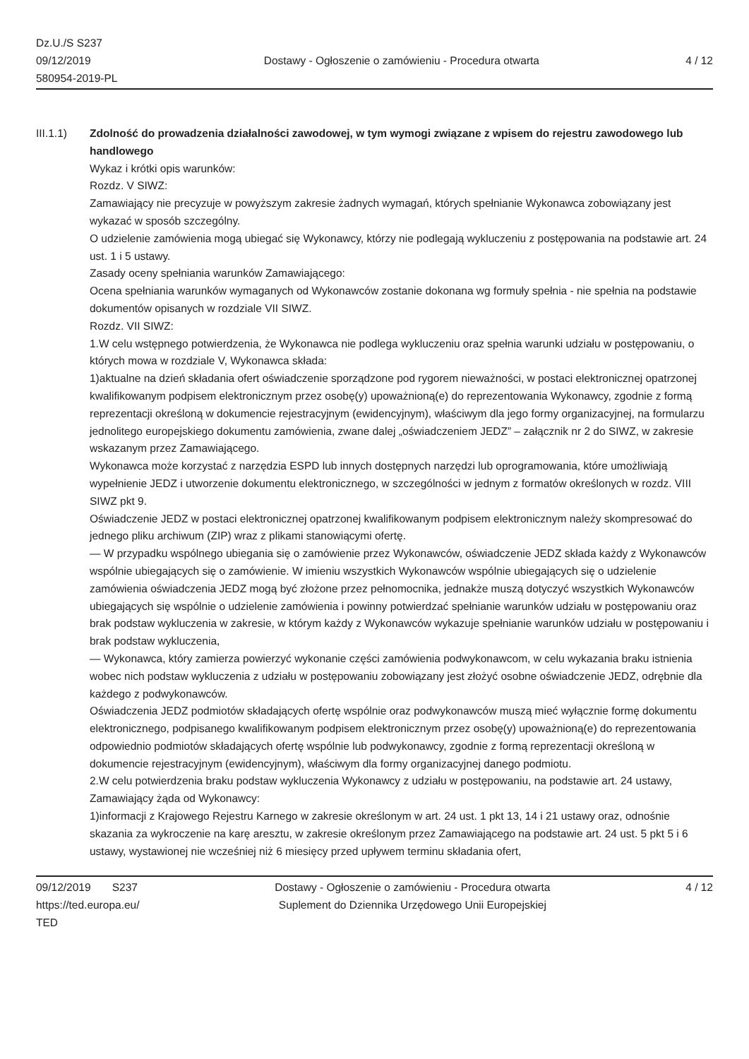Dz.U./S S237
09/12/2019
580954-2019-PL
Dostawy - Ogłoszenie o zamówieniu - Procedura otwarta
4 / 12
III.1.1) Zdolność do prowadzenia działalności zawodowej, w tym wymogi związane z wpisem do rejestru zawodowego lub handlowego
Wykaz i krótki opis warunków:
Rozdz. V SIWZ:
Zamawiający nie precyzuje w powyższym zakresie żadnych wymagań, których spełnianie Wykonawca zobowiązany jest wykazać w sposób szczególny.
O udzielenie zamówienia mogą ubiegać się Wykonawcy, którzy nie podlegają wykluczeniu z postępowania na podstawie art. 24 ust. 1 i 5 ustawy.
Zasady oceny spełniania warunków Zamawiającego:
Ocena spełniania warunków wymaganych od Wykonawców zostanie dokonana wg formuły spełnia - nie spełnia na podstawie dokumentów opisanych w rozdziale VII SIWZ.
Rozdz. VII SIWZ:
1.W celu wstępnego potwierdzenia, że Wykonawca nie podlega wykluczeniu oraz spełnia warunki udziału w postępowaniu, o których mowa w rozdziale V, Wykonawca składa:
1)aktualne na dzień składania ofert oświadczenie sporządzone pod rygorem nieważności, w postaci elektronicznej opatrzonej kwalifikowanym podpisem elektronicznym przez osobę(y) upoważnioną(e) do reprezentowania Wykonawcy, zgodnie z formą reprezentacji określoną w dokumencie rejestracyjnym (ewidencyjnym), właściwym dla jego formy organizacyjnej, na formularzu jednolitego europejskiego dokumentu zamówienia, zwane dalej „oświadczeniem JEDZ” – załącznik nr 2 do SIWZ, w zakresie wskazanym przez Zamawiającego.
Wykonawca może korzystać z narzędzia ESPD lub innych dostępnych narzędzi lub oprogramowania, które umożliwiają wypełnienie JEDZ i utworzenie dokumentu elektronicznego, w szczególności w jednym z formatów określonych w rozdz. VIII SIWZ pkt 9.
Oświadczenie JEDZ w postaci elektronicznej opatrzonej kwalifikowanym podpisem elektronicznym należy skompresować do jednego pliku archiwum (ZIP) wraz z plikami stanowiącymi ofertę.
— W przypadku wspólnego ubiegania się o zamówienie przez Wykonawców, oświadczenie JEDZ składa każdy z Wykonawców wspólnie ubiegających się o zamówienie. W imieniu wszystkich Wykonawców wspólnie ubiegających się o udzielenie zamówienia oświadczenia JEDZ mogą być złożone przez pełnomocnika, jednakże muszą dotyczyć wszystkich Wykonawców ubiegających się wspólnie o udzielenie zamówienia i powinny potwierdzać spełnianie warunków udziału w postępowaniu oraz brak podstaw wykluczenia w zakresie, w którym każdy z Wykonawców wykazuje spełnianie warunków udziału w postępowaniu i brak podstaw wykluczenia,
— Wykonawca, który zamierza powierzyć wykonanie części zamówienia podwykonawcom, w celu wykazania braku istnienia wobec nich podstaw wykluczenia z udziału w postępowaniu zobowiązany jest złożyć osobne oświadczenie JEDZ, odrębnie dla każdego z podwykonawców.
Oświadczenia JEDZ podmiotów składających ofertę wspólnie oraz podwykonawców muszą mieć wyłącznie formę dokumentu elektronicznego, podpisanego kwalifikowanym podpisem elektronicznym przez osobę(y) upoważnioną(e) do reprezentowania odpowiednio podmiotów składających ofertę wspólnie lub podwykonawcy, zgodnie z formą reprezentacji określoną w dokumencie rejestracyjnym (ewidencyjnym), właściwym dla formy organizacyjnej danego podmiotu.
2.W celu potwierdzenia braku podstaw wykluczenia Wykonawcy z udziału w postępowaniu, na podstawie art. 24 ustawy, Zamawiający żąda od Wykonawcy:
1)informacji z Krajowego Rejestru Karnego w zakresie określonym w art. 24 ust. 1 pkt 13, 14 i 21 ustawy oraz, odnośnie skazania za wykroczenie na karę aresztu, w zakresie określonym przez Zamawiającego na podstawie art. 24 ust. 5 pkt 5 i 6 ustawy, wystawionej nie wcześniej niż 6 miesięcy przed upływem terminu składania ofert,
09/12/2019 S237
https://ted.europa.eu/
TED
Dostawy - Ogłoszenie o zamówieniu - Procedura otwarta
Suplement do Dziennika Urzędowego Unii Europejskiej
4 / 12